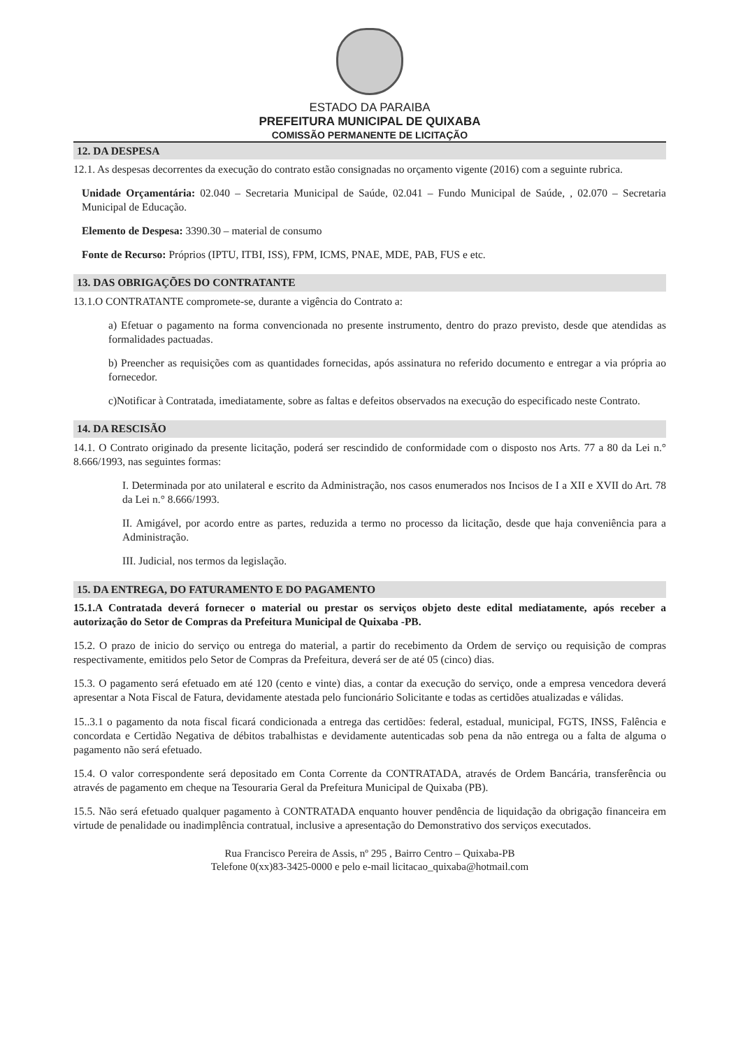ESTADO DA PARAIBA
PREFEITURA MUNICIPAL DE QUIXABA
COMISSÃO PERMANENTE DE LICITAÇÃO
12. DA DESPESA
12.1. As despesas decorrentes da execução do contrato estão consignadas no orçamento vigente (2016) com a seguinte rubrica.
Unidade Orçamentária: 02.040 – Secretaria Municipal de Saúde, 02.041 – Fundo Municipal de Saúde, , 02.070 – Secretaria Municipal de Educação.
Elemento de Despesa: 3390.30 – material de consumo
Fonte de Recurso: Próprios (IPTU, ITBI, ISS), FPM, ICMS, PNAE, MDE, PAB, FUS e etc.
13. DAS OBRIGAÇÕES DO CONTRATANTE
13.1.O CONTRATANTE compromete-se, durante a vigência do Contrato a:
a) Efetuar o pagamento na forma convencionada no presente instrumento, dentro do prazo previsto, desde que atendidas as formalidades pactuadas.
b) Preencher as requisições com as quantidades fornecidas, após assinatura no referido documento e entregar a via própria ao fornecedor.
c)Notificar à Contratada, imediatamente, sobre as faltas e defeitos observados na execução do especificado neste Contrato.
14. DA RESCISÃO
14.1. O Contrato originado da presente licitação, poderá ser rescindido de conformidade com o disposto nos Arts. 77 a 80 da Lei n.° 8.666/1993, nas seguintes formas:
I. Determinada por ato unilateral e escrito da Administração, nos casos enumerados nos Incisos de I a XII e XVII do Art. 78 da Lei n.° 8.666/1993.
II. Amigável, por acordo entre as partes, reduzida a termo no processo da licitação, desde que haja conveniência para a Administração.
III. Judicial, nos termos da legislação.
15. DA ENTREGA, DO FATURAMENTO E DO PAGAMENTO
15.1.A Contratada deverá fornecer o material ou prestar os serviços objeto deste edital mediatamente, após receber a autorização do Setor de Compras da Prefeitura Municipal de Quixaba -PB.
15.2. O prazo de inicio do serviço ou entrega do material, a partir do recebimento da Ordem de serviço ou requisição de compras respectivamente, emitidos pelo Setor de Compras da Prefeitura, deverá ser de até 05 (cinco) dias.
15.3. O pagamento será efetuado em até 120 (cento e vinte) dias, a contar da execução do serviço, onde a empresa vencedora deverá apresentar a Nota Fiscal de Fatura, devidamente atestada pelo funcionário Solicitante e todas as certidões atualizadas e válidas.
15..3.1 o pagamento da nota fiscal ficará condicionada a entrega das certidões: federal, estadual, municipal, FGTS, INSS, Falência e concordata e Certidão Negativa de débitos trabalhistas e devidamente autenticadas sob pena da não entrega ou a falta de alguma o pagamento não será efetuado.
15.4. O valor correspondente será depositado em Conta Corrente da CONTRATADA, através de Ordem Bancária, transferência ou através de pagamento em cheque na Tesouraria Geral da Prefeitura Municipal de Quixaba (PB).
15.5. Não será efetuado qualquer pagamento à CONTRATADA enquanto houver pendência de liquidação da obrigação financeira em virtude de penalidade ou inadimplência contratual, inclusive a apresentação do Demonstrativo dos serviços executados.
Rua Francisco Pereira de Assis, nº 295 , Bairro Centro – Quixaba-PB
Telefone 0(xx)83-3425-0000 e pelo e-mail licitacao_quixaba@hotmail.com